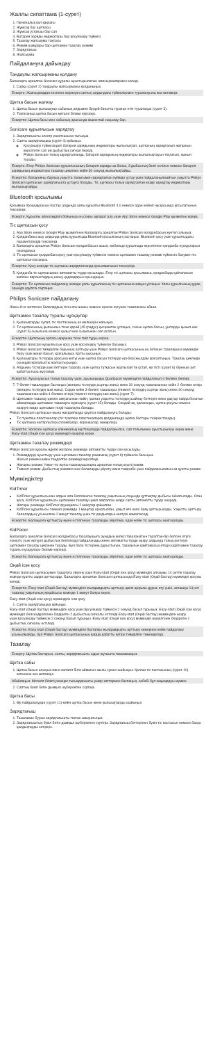Жаллы сипаттама (1-сурет)
1. Гигиеналық қол қақпағы
2. Жұмсақ бас щеткасы
3. Жұмсақ ұстағыш бар сап
4. Батарея заряды индикаторы бар қосу/өшіру түймесі
5. Тазалау жапсырма тақтасы
6. Режим шамдары бар щеткамен тазалау режимі
7. Зарядтағыш
8. Жапсырма
Пайдалануға дайындау
Тандаулы жапсырманы қолдану
Балаларға арналған Sonicare құралы ауыстырылатын жапсырмалармен келеді.
1. Сапқа (сурет 2) тандаулы жапсырманы қолданыңыз.
Ескерте: Жапсырмадан кесілген жерлерін саптың алдындағы түймелермен туралануына көз жеткізіңіз.
Щетка басын жалғау
1. Щетка басын қылшықтар сабының алдымен бірдей бағытта тураған етіп туралаңыз (сурет 3).
2. Тоқтағанша щетка басын металл білікке кіргізіңіз.
Ескертпе: Щетка басы мен сабының арасында кішкентай саңылау бар.
Sonicare құрылғысын зарядтау
1. Зарядтағышты электр розеткасына тығыңыз.
2. Сапты зарядтағышқа (сурет 4) қойыңыз.
Қосу/өшіру түймесіндегі батарея зарядының индикаторы жыпылықтап, щетканың зарядталып жатқанын көрсететін сап екі дыбыстық сигнал береді.
Philips Sonicare толық зарядталғанда, батарея зарядының индикаторы жыпылықтауын тоқтатып, жанып тұрады.
Ескерте: Егер Philips Sonicare құрылғысының батарея заряды аз болса, 3 дыбыстық белгі естілсе немесе батарея зарядының индикаторы тазалау циклінен кейін 30 секунд жыпылықтайды.
Ескертпе: Батареяны барлық уақытта толығымен зарядталған күйінде ұстау үшін пайдаланылмайтын уақытта Philips Sonicare щеткасын зарядтағышта ұстауға болады. Тіс щеткасы толық зарядталған кезде зарядтау индикаторы жыпылықтайды.
Bluetooth қосылымы
Қосымша процедурасын бастау алдында ұялы құрылғы Bluetooth 4.0 немесе одан кейінгі нұсқасында қосылатынын тексеріңіз.
Ескерте: Құрылғы үйлесімділігі бойынша ең соңғы ақпарат алу үшін App Store немесе Google Play қызметіне кіріңіз.
Тіс щеткасын қосу
1. App Store немесе Google Play қызметінен Балаларға арналған Philips Sonicare қолданбасын жүктеп алыңыз.
2. Қолданбаны ашу алдында ұялы құрылғыда Bluetooth қосылғанын растаңыз. Bluetooth қосу үшін құрылғыдағы параметрлерді тексеріңіз.
3. Балаларға арналған Philips Sonicare қолданбасын ашып, мобильді құрылғыда көрсетілген қолданба нұсқауларын орындаңыз.
4. Тіс щеткасын қолданбаға қосу үшін қосу/өшіру түймесін немесе щеткамен тазалау режимі түймесін басумен тіс щеткасын қосыңыз.
Ескертпе: Қосу кезінде тіс щеткасы зарядталғанда қосылмағанын тексеріңіз.
5. Қолданба тіс щеткасымен автоматты түрде қосылады. Егер тіс щеткасы қосылмаса, қолданбада қайталанып көпілен әврлыктардың шешу қадамдарын орындаңыз.
Ескертпе: Тіс щеткасын пайдалану кезінде ұялы құрылғының тіс щеткасына жақын ұстаңыз. Ұялы құрылғының құрақ орында қауіпсіз сақтаңыз.
Philips Sonicare пайдалану
Жасы 8-ге жетпеген балалардың тісін ата-анасы немесе ересек күтушісі тазалағаны абзал.
Щеткамен тазалау туралы нұсқаулар
1. Қылшықтарды сулап, тіс пастасының аз мөлшерін жағыңыз.
2. Тіс щеткасының қылшығын тіске қарай (45 градус) қысқаштан ұстаңыз, сосын щетка басын, ұштарды қызыл иек (сурет 5) сызығына немесе қызыл иек сызығынан сәл асатын.
Ескертпе: Щетканың ортасы әрқашан тіске тиіп тұруы керек.
3. Philips Sonicare құрылғысын қосу үшін қосу/өшіру түймесін басыңыз.
4. Philips Sonicare тиімділігін барынша арттыру үшін Philips Sonicare щеткасының ең бетінше тазалауына мүмкіндік беру үшін жеңіл басып, қозғалыңыз. Қатты қысыңыз.
5. Қылшықтары тістердің арасына жетуі үшін щетка басын тістерде ері-бері жылдам қозғалтыңыз. Тазалау циклінде осындай қозғалысты жалғастырыңыз.
6. Алдыңғы тістердің ішкі беттерін тазалау үшін щетка тұтқасын жартылай тік ұстап, әр тісті (сурет 6) бірнеше рет қабаттастыра жүргізіңіз.
Ескертпе: Ауыз қуысын толық тазалау үшін, ауызыңызды Quadpacer мүмкіндігін пайдаланып 4 бөлікке бөліңіз.
7. 7-бөлікті тазалаудан бастаңыз (жоғарғы тістердің сыртқы жағы) және 30 секунд тазалағаннан кейін 2-бөлікке өтіңіз (жоғарғы тістердің ішкі жағы). Содан кейін 3-бөлікті тазалаңыз (төменгі тістердің сыртқы жағы) және 30 секунд тазалағаннан кейін 4-бөлікке өтіңіз (төменгі тістердің ішкі жағы) (сурет 7).
8. Щеткамен тазалау циклін аяқтағаннан кейін, қалған уақытты тістердің шайнау беттерін және дақтар пайда болатын аймақтарды щеткамен тазалауға жұмсауға (сурет 15) болады. Сондай-ақ, қаласаңыз, щетка қосулы немесе өшірулі кезде щеткамен тілді тазалауға болады.
Philips Sonicare щеткасын мына жағдайларда қауіпсіз пайдалануға болады:
Тіс түзеткіш пластиналар (тіс түзеткіш пластиналарға қолданғанда щетка бастары тезірек тозады).
Тіс қалпына келтіргіштері (пломбалар, коронкалар, винирлер).
Ескертпе: Sonicare щеткасы клиникалық зерттеулерде пайдаланылса, сап толығымен ауыстырылуы керек және Easy-start (Оңай іске қосу) мүмкіндігі өшірілуі керек.
Щеткамен тазалау режимдері
Philips Sonicare құралы әдепкі жоғарғы режимде автоматты түрде іске қосылады.
1. Режимдерді ауыстыру үшін щеткамен тазалау режимінің (сурет 9) түймесін басыңыз.
Жасыл режим шамы таңдалған режимді көрсетеді.
Жоғарғы режим: Үлкен тіс жуғіш тазалаушыларға арналған толық күшті режим.
Төменгі режим: Дыбыстық режимге жас балаларды үйрету және тәжірибе үшін пайдаланылатын аз қуатты режим.
Мүмкіндіктер
KidTimer
KidTimer құрылғысынан алдын ала белгіленген тазалау уақытының соңында қуттықтау дыбысы ойнатылады. Оған қоса, KidTimer құрылғысы щеткамен тазалау циклі аяқталған кезде сапты автоматты түрде өшіреді.
Жоғары режимде KidTimer функциясы 2 минутқа қойылған.
KidTimer құрылғысы төменгі режимде 1 минутқа орнатылған, уақыт әте келе баяу арттырылады. Уақытты арттыру балалардың ұсынылған 2 минут тазалау үшін тіс дағдыларын жетуге көмектеседі.
Ескертпе: Балаңызға құттықтау әуені естілгенше тазалауды үйретіңіз, одан кейін тіс щеткасы өшіп қалады.
KidPacer
Балаларға арналған Sonicare қолданбасы тазалаушыға ауыздың келесі тазаланатын тараптан-бір белгіне өтуге ескерту үшін әртүрлі дыбыстық белгілерді пайдаланады және автоматты түрде өшіру алдында толық регтеуіп щеткамен тазалау циклінен тұрады. Бұл бала тістерінің дұрыстығын, тазалығын қамтамасыз етеді («Щеткамен тазалау туралы нұсқаулар» бөлімін көріңіз).
Ескертпе: Балаңызға құттықтау әуені естілгенше тазалауды үйретіңіз, одан кейін тіс щеткасы өшіп қалады.
Оңай іске қосу
Philips Sonicare щеткасымен тазартуға үйрену үшін Easy-start (Оңай іске қосу) мүмкіндігі алғашқы 14 реттік тазалау кезінде қуатты аздап арттырады. Балаларға арналған Sonicare щеткасында Easy-start (Оңай бастау) мүмкіндігі қосулы келеді.
Ескертпе: Easy-start (Оңай бастау) мүмкіндігін жылдамдықты арттыру циклі арқылы дұрыс өту үшін, алғашқы 14 рет тазалау уақытының әрқайсысы кемінде 1 минут болуы керек.
Easy-start (Оңай іске қосу) мүмкіндігін іске қосу
1. Сапты зарядтағышқа қойыңыз.
Easy-start (Оңай бастау) мүмкіндігін қосу үшін:Қосу/өшіру түймесін 2 секунд басып тұрыңыз. Easy-start (Оңай іске қосу) мүмкіндігі белсендірілгенін білдіретін 2 дыбыстық сигналы естіледі.Easy-start (Оңай бастау) мүмкіндігін өшіру үшін:Қосу/өшіру түймесін 2 секунд басып тұрыңыз. Easy-start (Оңай іске қосу) мүмкіндігі өшірілгенін білдіретін 1 дыбыстық сигналы естіледі.
Ескертпе: Easy-start (Оңай бастау) мүмкіндігін бастапқы жылдамдықты арттыру кезеңінен кейін пайдалану ұсынылмайды, бұл Philips Sonicare щеткасының қағдақ қабатты кетіру тиімділігін төмендетеді.
Тазалау
Ескерту: Щетка бастарын, сапты, зарядтағышты ыдыс жуғышта тазаламаңыз.
Щетка сабы
1. Щетка басын алыңыз және металл білік аймағын жылы сумен шайыңыз. Қалған тіс пастасының (сурет 10) кеткеніне көз жеткізіңіз.
Абайлаңыз: Металл білікті резеңке тығыздағышты үшкір заттармен баспаңыз, себебі бұл зақымдауы мүмкін.
2. Саптың бүкіл бетін дымқыл шүберекпен сүртіңіз.
Щетка басы
1. Әр пайдаланудан (сурет 11) кейін щетка басын және қылшықтарды шайыңыз.
Зарядтағыш
1. Тазаламас бұрын зарядтағышты токтан ажыратыңыз.
2. Зарядтағыштың бүкіл бетін дымқыл шүберекпен сүртіңіз. Зарядтағыш беттерінен бүкіл тіс пастасын немесе басқа қалдықтарды кетіріңіз.